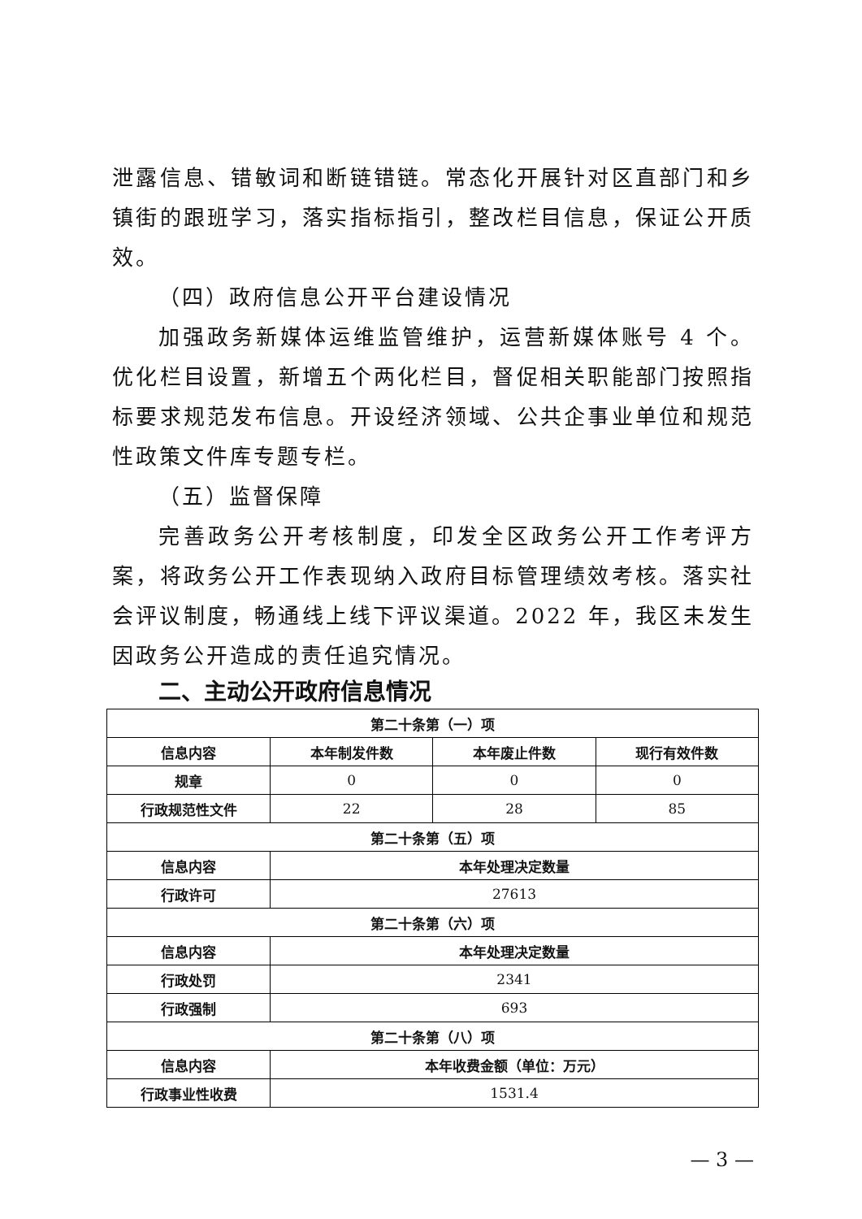泄露信息、错敏词和断链错链。常态化开展针对区直部门和乡镇街的跟班学习，落实指标指引，整改栏目信息，保证公开质效。
（四）政府信息公开平台建设情况
加强政务新媒体运维监管维护，运营新媒体账号 4 个。优化栏目设置，新增五个两化栏目，督促相关职能部门按照指标要求规范发布信息。开设经济领域、公共企事业单位和规范性政策文件库专题专栏。
（五）监督保障
完善政务公开考核制度，印发全区政务公开工作考评方案，将政务公开工作表现纳入政府目标管理绩效考核。落实社会评议制度，畅通线上线下评议渠道。2022 年，我区未发生因政务公开造成的责任追究情况。
二、主动公开政府信息情况
| 第二十条第（一）项 | | | |
| --- | --- | --- | --- |
| 信息内容 | 本年制发件数 | 本年废止件数 | 现行有效件数 |
| 规章 | 0 | 0 | 0 |
| 行政规范性文件 | 22 | 28 | 85 |
| 第二十条第（五）项 | | | |
| 信息内容 | 本年处理决定数量 | | |
| 行政许可 | 27613 | | |
| 第二十条第（六）项 | | | |
| 信息内容 | 本年处理决定数量 | | |
| 行政处罚 | 2341 | | |
| 行政强制 | 693 | | |
| 第二十条第（八）项 | | | |
| 信息内容 | 本年收费金额（单位：万元） | | |
| 行政事业性收费 | 1531.4 | | |
— 3 —